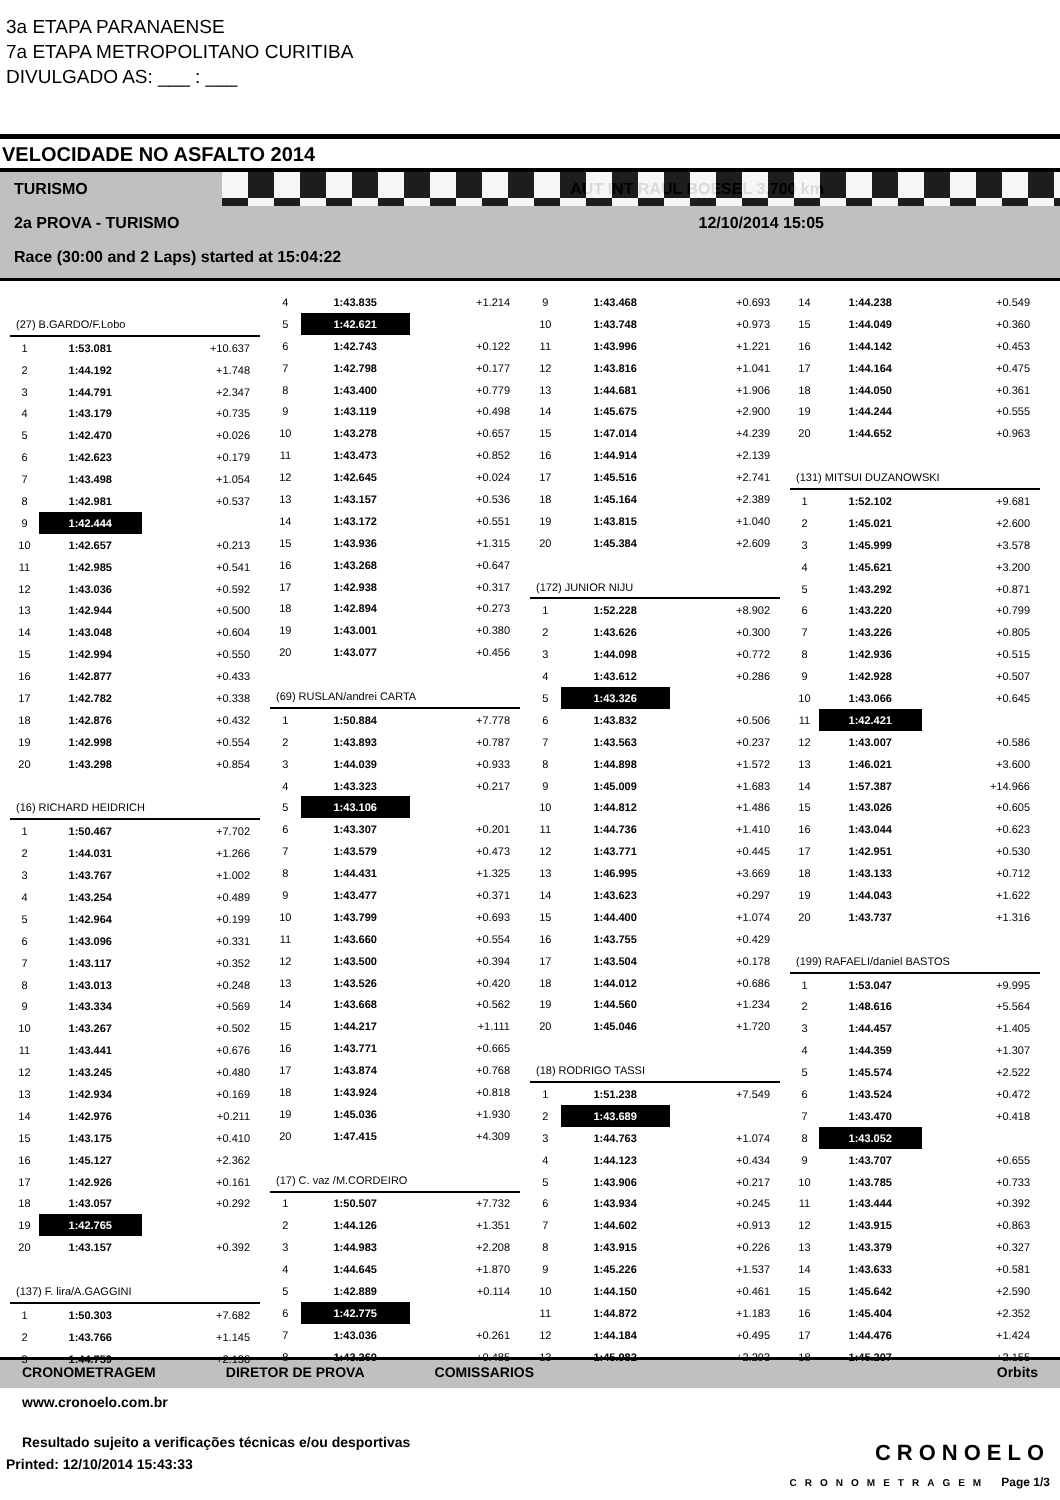3a ETAPA PARANAENSE
7a ETAPA METROPOLITANO CURITIBA
DIVULGADO AS: ___ : ___
VELOCIDADE NO ASFALTO 2014
TURISMO AUT INT RAUL BOESEL 3,700 km
2a PROVA - TURISMO 12/10/2014 15:05
Race (30:00 and 2 Laps) started at 15:04:22
| (27) B.GARDO/F.Lobo | | |
| 1 | 1:53.081 | +10.637 |
| 2 | 1:44.192 | +1.748 |
| 3 | 1:44.791 | +2.347 |
| 4 | 1:43.179 | +0.735 |
| 5 | 1:42.470 | +0.026 |
| 6 | 1:42.623 | +0.179 |
| 7 | 1:43.498 | +1.054 |
| 8 | 1:42.981 | +0.537 |
| 9 | 1:42.444 | |
| 10 | 1:42.657 | +0.213 |
| 11 | 1:42.985 | +0.541 |
| 12 | 1:43.036 | +0.592 |
| 13 | 1:42.944 | +0.500 |
| 14 | 1:43.048 | +0.604 |
| 15 | 1:42.994 | +0.550 |
| 16 | 1:42.877 | +0.433 |
| 17 | 1:42.782 | +0.338 |
| 18 | 1:42.876 | +0.432 |
| 19 | 1:42.998 | +0.554 |
| 20 | 1:43.298 | +0.854 |
| (16) RICHARD HEIDRICH | | |
| 1 | 1:50.467 | +7.702 |
| 2 | 1:44.031 | +1.266 |
| 3 | 1:43.767 | +1.002 |
| 4 | 1:43.254 | +0.489 |
| 5 | 1:42.964 | +0.199 |
| 6 | 1:43.096 | +0.331 |
| 7 | 1:43.117 | +0.352 |
| 8 | 1:43.013 | +0.248 |
| 9 | 1:43.334 | +0.569 |
| 10 | 1:43.267 | +0.502 |
| 11 | 1:43.441 | +0.676 |
| 12 | 1:43.245 | +0.480 |
| 13 | 1:42.934 | +0.169 |
| 14 | 1:42.976 | +0.211 |
| 15 | 1:43.175 | +0.410 |
| 16 | 1:45.127 | +2.362 |
| 17 | 1:42.926 | +0.161 |
| 18 | 1:43.057 | +0.292 |
| 19 | 1:42.765 | |
| 20 | 1:43.157 | +0.392 |
| (137) F. lira/A.GAGGINI | | |
| 1 | 1:50.303 | +7.682 |
| 2 | 1:43.766 | +1.145 |
| 3 | 1:44.759 | +2.138 |
| 4 | 1:43.835 | +1.214 |
| 5 | 1:42.621 | |
| 6 | 1:42.743 | +0.122 |
| 7 | 1:42.798 | +0.177 |
| 8 | 1:43.400 | +0.779 |
| 9 | 1:43.119 | +0.498 |
| 10 | 1:43.278 | +0.657 |
| 11 | 1:43.473 | +0.852 |
| 12 | 1:42.645 | +0.024 |
| 13 | 1:43.157 | +0.536 |
| 14 | 1:43.172 | +0.551 |
| 15 | 1:43.936 | +1.315 |
| 16 | 1:43.268 | +0.647 |
| 17 | 1:42.938 | +0.317 |
| 18 | 1:42.894 | +0.273 |
| 19 | 1:43.001 | +0.380 |
| 20 | 1:43.077 | +0.456 |
| (69) RUSLAN/andrei CARTA | | |
| 1 | 1:50.884 | +7.778 |
| 2 | 1:43.893 | +0.787 |
| 3 | 1:44.039 | +0.933 |
| 4 | 1:43.323 | +0.217 |
| 5 | 1:43.106 | |
| 6 | 1:43.307 | +0.201 |
| 7 | 1:43.579 | +0.473 |
| 8 | 1:44.431 | +1.325 |
| 9 | 1:43.477 | +0.371 |
| 10 | 1:43.799 | +0.693 |
| 11 | 1:43.660 | +0.554 |
| 12 | 1:43.500 | +0.394 |
| 13 | 1:43.526 | +0.420 |
| 14 | 1:43.668 | +0.562 |
| 15 | 1:44.217 | +1.111 |
| 16 | 1:43.771 | +0.665 |
| 17 | 1:43.874 | +0.768 |
| 18 | 1:43.924 | +0.818 |
| 19 | 1:45.036 | +1.930 |
| 20 | 1:47.415 | +4.309 |
| (17) C. vaz /M.CORDEIRO | | |
| 1 | 1:50.507 | +7.732 |
| 2 | 1:44.126 | +1.351 |
| 3 | 1:44.983 | +2.208 |
| 4 | 1:44.645 | +1.870 |
| 5 | 1:42.889 | +0.114 |
| 6 | 1:42.775 | |
| 7 | 1:43.036 | +0.261 |
| 8 | 1:43.260 | +0.485 |
| 9 | 1:43.468 | +0.693 |
| 10 | 1:43.748 | +0.973 |
| 11 | 1:43.996 | +1.221 |
| 12 | 1:43.816 | +1.041 |
| 13 | 1:44.681 | +1.906 |
| 14 | 1:45.675 | +2.900 |
| 15 | 1:47.014 | +4.239 |
| 16 | 1:44.914 | +2.139 |
| 17 | 1:45.516 | +2.741 |
| 18 | 1:45.164 | +2.389 |
| 19 | 1:43.815 | +1.040 |
| 20 | 1:45.384 | +2.609 |
| (172) JUNIOR NIJU | | |
| 1 | 1:52.228 | +8.902 |
| 2 | 1:43.626 | +0.300 |
| 3 | 1:44.098 | +0.772 |
| 4 | 1:43.612 | +0.286 |
| 5 | 1:43.326 | |
| 6 | 1:43.832 | +0.506 |
| 7 | 1:43.563 | +0.237 |
| 8 | 1:44.898 | +1.572 |
| 9 | 1:45.009 | +1.683 |
| 10 | 1:44.812 | +1.486 |
| 11 | 1:44.736 | +1.410 |
| 12 | 1:43.771 | +0.445 |
| 13 | 1:46.995 | +3.669 |
| 14 | 1:43.623 | +0.297 |
| 15 | 1:44.400 | +1.074 |
| 16 | 1:43.755 | +0.429 |
| 17 | 1:43.504 | +0.178 |
| 18 | 1:44.012 | +0.686 |
| 19 | 1:44.560 | +1.234 |
| 20 | 1:45.046 | +1.720 |
| (18) RODRIGO TASSI | | |
| 1 | 1:51.238 | +7.549 |
| 2 | 1:43.689 | |
| 3 | 1:44.763 | +1.074 |
| 4 | 1:44.123 | +0.434 |
| 5 | 1:43.906 | +0.217 |
| 6 | 1:43.934 | +0.245 |
| 7 | 1:44.602 | +0.913 |
| 8 | 1:43.915 | +0.226 |
| 9 | 1:45.226 | +1.537 |
| 10 | 1:44.150 | +0.461 |
| 11 | 1:44.872 | +1.183 |
| 12 | 1:44.184 | +0.495 |
| 13 | 1:45.982 | +2.293 |
| 14 | 1:44.238 | +0.549 |
| 15 | 1:44.049 | +0.360 |
| 16 | 1:44.142 | +0.453 |
| 17 | 1:44.164 | +0.475 |
| 18 | 1:44.050 | +0.361 |
| 19 | 1:44.244 | +0.555 |
| 20 | 1:44.652 | +0.963 |
| (131) MITSUI DUZANOWSKI | | |
| 1 | 1:52.102 | +9.681 |
| 2 | 1:45.021 | +2.600 |
| 3 | 1:45.999 | +3.578 |
| 4 | 1:45.621 | +3.200 |
| 5 | 1:43.292 | +0.871 |
| 6 | 1:43.220 | +0.799 |
| 7 | 1:43.226 | +0.805 |
| 8 | 1:42.936 | +0.515 |
| 9 | 1:42.928 | +0.507 |
| 10 | 1:43.066 | +0.645 |
| 11 | 1:42.421 | |
| 12 | 1:43.007 | +0.586 |
| 13 | 1:46.021 | +3.600 |
| 14 | 1:57.387 | +14.966 |
| 15 | 1:43.026 | +0.605 |
| 16 | 1:43.044 | +0.623 |
| 17 | 1:42.951 | +0.530 |
| 18 | 1:43.133 | +0.712 |
| 19 | 1:44.043 | +1.622 |
| 20 | 1:43.737 | +1.316 |
| (199) RAFAELI/daniel BASTOS | | |
| 1 | 1:53.047 | +9.995 |
| 2 | 1:48.616 | +5.564 |
| 3 | 1:44.457 | +1.405 |
| 4 | 1:44.359 | +1.307 |
| 5 | 1:45.574 | +2.522 |
| 6 | 1:43.524 | +0.472 |
| 7 | 1:43.470 | +0.418 |
| 8 | 1:43.052 | |
| 9 | 1:43.707 | +0.655 |
| 10 | 1:43.785 | +0.733 |
| 11 | 1:43.444 | +0.392 |
| 12 | 1:43.915 | +0.863 |
| 13 | 1:43.379 | +0.327 |
| 14 | 1:43.633 | +0.581 |
| 15 | 1:45.642 | +2.590 |
| 16 | 1:45.404 | +2.352 |
| 17 | 1:44.476 | +1.424 |
| 18 | 1:45.207 | +2.155 |
CRONOMETRAGEM DIRETOR DE PROVA COMISSARIOS Orbits
www.cronoelo.com.br
Resultado sujeito a verificações técnicas e/ou desportivas
Printed: 12/10/2014 15:43:33
CRONOELO
CRONOMETRAGEM Page 1/3